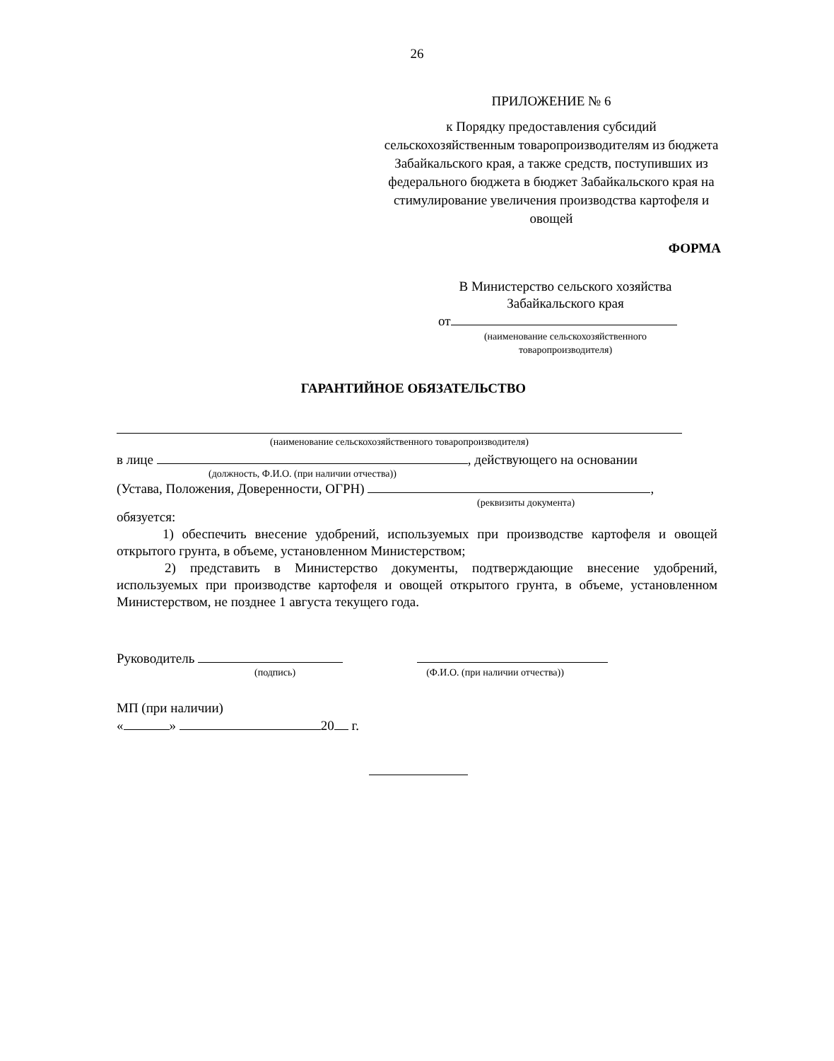26
ПРИЛОЖЕНИЕ № 6
к Порядку предоставления субсидий сельскохозяйственным товаропроизводителям из бюджета Забайкальского края, а также средств, поступивших из федерального бюджета в бюджет Забайкальского края на стимулирование увеличения производства картофеля и овощей
ФОРМА
В Министерство сельского хозяйства Забайкальского края
от
(наименование сельскохозяйственного товаропроизводителя)
ГАРАНТИЙНОЕ ОБЯЗАТЕЛЬСТВО
(наименование сельскохозяйственного товаропроизводителя)
в лице , действующего на основании
(должность, Ф.И.О. (при наличии отчества))
(Устава, Положения, Доверенности, ОГРН) ,
(реквизиты документа)
обязуется:
1) обеспечить внесение удобрений, используемых при производстве картофеля и овощей открытого грунта, в объеме, установленном Министерством;
2) представить в Министерство документы, подтверждающие внесение удобрений, используемых при производстве картофеля и овощей открытого грунта, в объеме, установленном Министерством, не позднее 1 августа текущего года.
Руководитель
(подпись) (Ф.И.О. (при наличии отчества))
МП (при наличии)
« » 20 г.